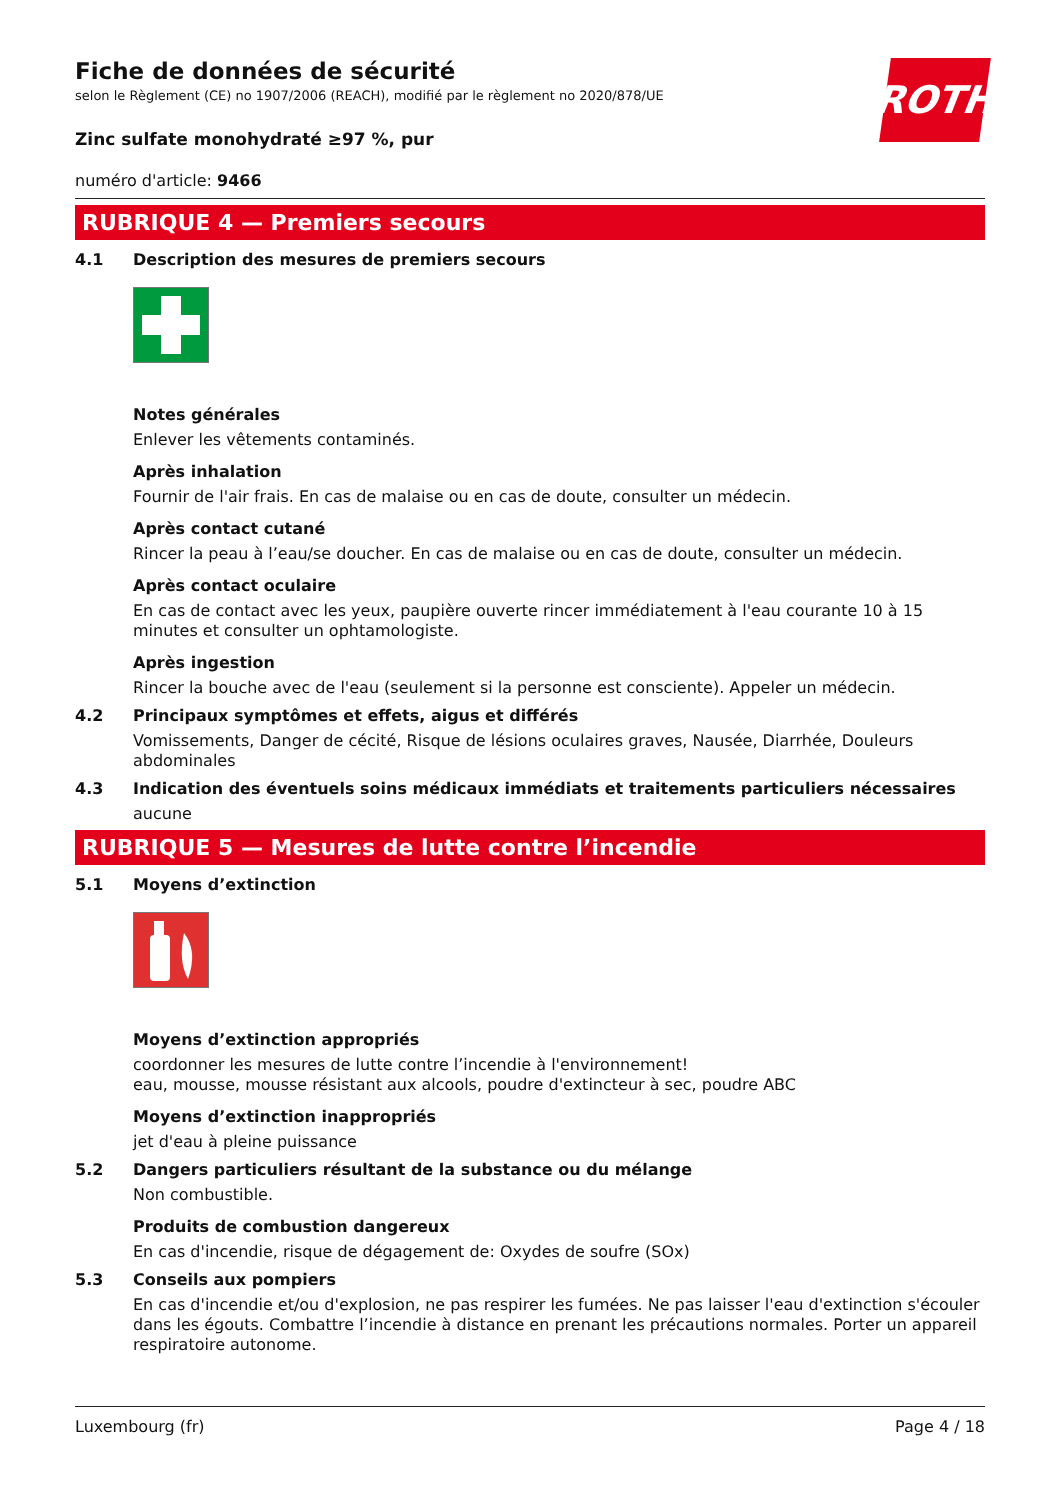ROTH
Fiche de données de sécurité
selon le Règlement (CE) no 1907/2006 (REACH), modifié par le règlement no 2020/878/UE
Zinc sulfate monohydraté ≥97 %, pur
numéro d'article: 9466
RUBRIQUE 4 — Premiers secours
4.1 Description des mesures de premiers secours
Notes générales
Enlever les vêtements contaminés.
Après inhalation
Fournir de l'air frais. En cas de malaise ou en cas de doute, consulter un médecin.
Après contact cutané
Rincer la peau à l’eau/se doucher. En cas de malaise ou en cas de doute, consulter un médecin.
Après contact oculaire
En cas de contact avec les yeux, paupière ouverte rincer immédiatement à l'eau courante 10 à 15 minutes et consulter un ophtamologiste.
Après ingestion
Rincer la bouche avec de l'eau (seulement si la personne est consciente). Appeler un médecin.
4.2 Principaux symptômes et effets, aigus et différés
Vomissements, Danger de cécité, Risque de lésions oculaires graves, Nausée, Diarrhée, Douleurs abdominales
4.3 Indication des éventuels soins médicaux immédiats et traitements particuliers nécessaires
aucune
RUBRIQUE 5 — Mesures de lutte contre l’incendie
5.1 Moyens d’extinction
Moyens d’extinction appropriés
coordonner les mesures de lutte contre l’incendie à l'environnement!
eau, mousse, mousse résistant aux alcools, poudre d'extincteur à sec, poudre ABC
Moyens d’extinction inappropriés
jet d'eau à pleine puissance
5.2 Dangers particuliers résultant de la substance ou du mélange
Non combustible.
Produits de combustion dangereux
En cas d'incendie, risque de dégagement de: Oxydes de soufre (SOx)
5.3 Conseils aux pompiers
En cas d'incendie et/ou d'explosion, ne pas respirer les fumées. Ne pas laisser l'eau d'extinction s'écouler dans les égouts. Combattre l’incendie à distance en prenant les précautions normales. Porter un appareil respiratoire autonome.
Luxembourg (fr) Page 4 / 18